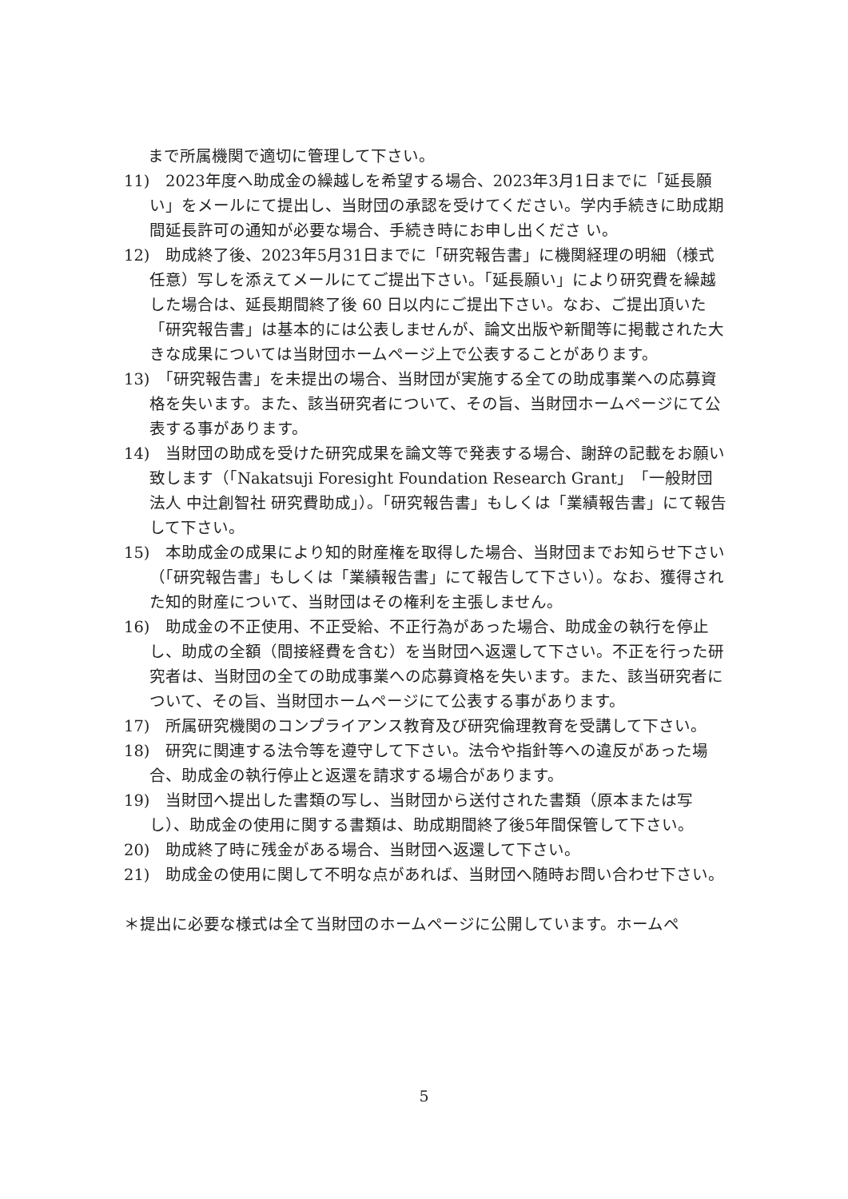まで所属機関で適切に管理して下さい。
11)　2023年度へ助成金の繰越しを希望する場合、2023年3月1日までに「延長願い」をメールにて提出し、当財団の承認を受けてください。学内手続きに助成期間延長許可の通知が必要な場合、手続き時にお申し出くださ い。
12)　助成終了後、2023年5月31日までに「研究報告書」に機関経理の明細（様式任意）写しを添えてメールにてご提出下さい。「延長願い」により研究費を繰越した場合は、延長期間終了後 60 日以内にご提出下さい。なお、ご提出頂いた「研究報告書」は基本的には公表しませんが、論文出版や新聞等に掲載された大きな成果については当財団ホームページ上で公表することがあります。
13)　「研究報告書」を未提出の場合、当財団が実施する全ての助成事業への応募資格を失います。また、該当研究者について、その旨、当財団ホームページにて公表する事があります。
14)　当財団の助成を受けた研究成果を論文等で発表する場合、謝辞の記載をお願い致します（「Nakatsuji Foresight Foundation Research Grant」「一般財団法人 中辻創智社 研究費助成」）。「研究報告書」もしくは「業績報告書」にて報告して下さい。
15)　本助成金の成果により知的財産権を取得した場合、当財団までお知らせ下さい（「研究報告書」もしくは「業績報告書」にて報告して下さい）。なお、獲得された知的財産について、当財団はその権利を主張しません。
16)　助成金の不正使用、不正受給、不正行為があった場合、助成金の執行を停止し、助成の全額（間接経費を含む）を当財団へ返還して下さい。不正を行った研究者は、当財団の全ての助成事業への応募資格を失います。また、該当研究者について、その旨、当財団ホームページにて公表する事があります。
17)　所属研究機関のコンプライアンス教育及び研究倫理教育を受講して下さい。
18)　研究に関連する法令等を遵守して下さい。法令や指針等への違反があった場合、助成金の執行停止と返還を請求する場合があります。
19)　当財団へ提出した書類の写し、当財団から送付された書類（原本または写し）、助成金の使用に関する書類は、助成期間終了後5年間保管して下さい。
20)　助成終了時に残金がある場合、当財団へ返還して下さい。
21)　助成金の使用に関して不明な点があれば、当財団へ随時お問い合わせ下さい。
＊提出に必要な様式は全て当財団のホームページに公開しています。ホームペ
5